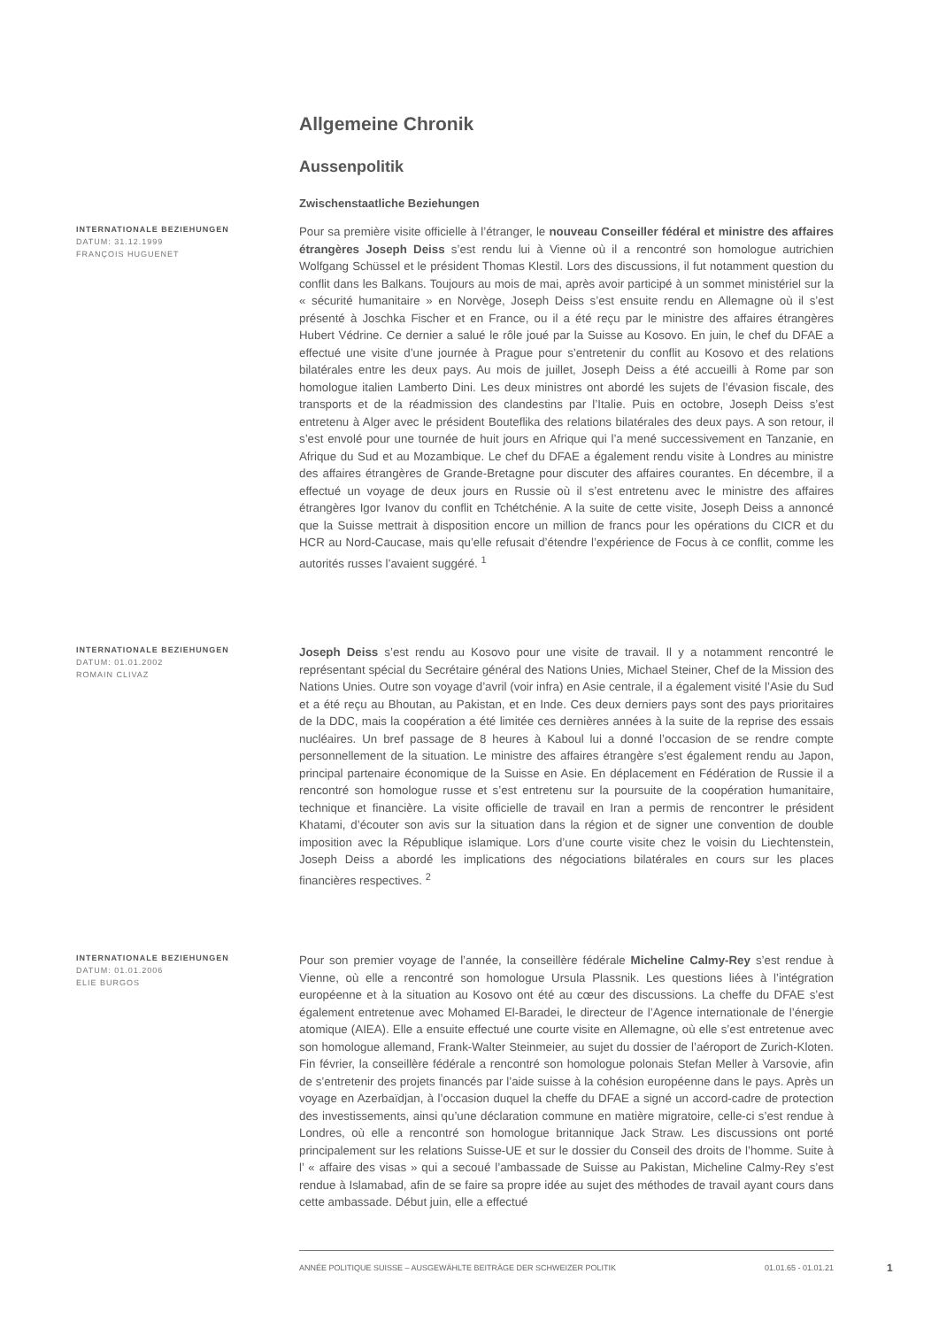Allgemeine Chronik
Aussenpolitik
Zwischenstaatliche Beziehungen
INTERNATIONALE BEZIEHUNGEN
DATUM: 31.12.1999
FRANÇOIS HUGUENET
Pour sa première visite officielle à l’étranger, le nouveau Conseiller fédéral et ministre des affaires étrangères Joseph Deiss s’est rendu lui à Vienne où il a rencontré son homologue autrichien Wolfgang Schüssel et le président Thomas Klestil. Lors des discussions, il fut notamment question du conflit dans les Balkans. Toujours au mois de mai, après avoir participé à un sommet ministériel sur la « sécurité humanitaire » en Norvège, Joseph Deiss s’est ensuite rendu en Allemagne où il s’est présenté à Joschka Fischer et en France, ou il a été reçu par le ministre des affaires étrangères Hubert Védrine. Ce dernier a salué le rôle joué par la Suisse au Kosovo. En juin, le chef du DFAE a effectué une visite d’une journée à Prague pour s’entretenir du conflit au Kosovo et des relations bilatérales entre les deux pays. Au mois de juillet, Joseph Deiss a été accueilli à Rome par son homologue italien Lamberto Dini. Les deux ministres ont abordé les sujets de l’évasion fiscale, des transports et de la réadmission des clandestins par l’Italie. Puis en octobre, Joseph Deiss s’est entretenu à Alger avec le président Bouteflika des relations bilatérales des deux pays. A son retour, il s’est envolé pour une tournée de huit jours en Afrique qui l’a mené successivement en Tanzanie, en Afrique du Sud et au Mozambique. Le chef du DFAE a également rendu visite à Londres au ministre des affaires étrangères de Grande-Bretagne pour discuter des affaires courantes. En décembre, il a effectué un voyage de deux jours en Russie où il s’est entretenu avec le ministre des affaires étrangères Igor Ivanov du conflit en Tchétchénie. A la suite de cette visite, Joseph Deiss a annoncé que la Suisse mettrait à disposition encore un million de francs pour les opérations du CICR et du HCR au Nord-Caucase, mais qu’elle refusait d’étendre l’expérience de Focus à ce conflit, comme les autorités russes l’avaient suggéré. <sup>1</sup>
INTERNATIONALE BEZIEHUNGEN
DATUM: 01.01.2002
ROMAIN CLIVAZ
Joseph Deiss s’est rendu au Kosovo pour une visite de travail. Il y a notamment rencontré le représentant spécial du Secrétaire général des Nations Unies, Michael Steiner, Chef de la Mission des Nations Unies. Outre son voyage d’avril (voir infra) en Asie centrale, il a également visité l’Asie du Sud et a été reçu au Bhoutan, au Pakistan, et en Inde. Ces deux derniers pays sont des pays prioritaires de la DDC, mais la coopération a été limitée ces dernières années à la suite de la reprise des essais nucléaires. Un bref passage de 8 heures à Kaboul lui a donné l’occasion de se rendre compte personnellement de la situation. Le ministre des affaires étrangère s’est également rendu au Japon, principal partenaire économique de la Suisse en Asie. En déplacement en Fédération de Russie il a rencontré son homologue russe et s’est entretenu sur la poursuite de la coopération humanitaire, technique et financière. La visite officielle de travail en Iran a permis de rencontrer le président Khatami, d’écouter son avis sur la situation dans la région et de signer une convention de double imposition avec la République islamique. Lors d’une courte visite chez le voisin du Liechtenstein, Joseph Deiss a abordé les implications des négociations bilatérales en cours sur les places financières respectives. <sup>2</sup>
INTERNATIONALE BEZIEHUNGEN
DATUM: 01.01.2006
ELIE BURGOS
Pour son premier voyage de l’année, la conseillère fédérale Micheline Calmy-Rey s’est rendue à Vienne, où elle a rencontré son homologue Ursula Plassnik. Les questions liées à l’intégration européenne et à la situation au Kosovo ont été au cœur des discussions. La cheffe du DFAE s’est également entretenue avec Mohamed El-Baradei, le directeur de l’Agence internationale de l’énergie atomique (AIEA). Elle a ensuite effectué une courte visite en Allemagne, où elle s’est entretenue avec son homologue allemand, Frank-Walter Steinmeier, au sujet du dossier de l’aéroport de Zurich-Kloten. Fin février, la conseillère fédérale a rencontré son homologue polonais Stefan Meller à Varsovie, afin de s’entretenir des projets financés par l’aide suisse à la cohésion européenne dans le pays. Après un voyage en Azerbaïdjan, à l’occasion duquel la cheffe du DFAE a signé un accord-cadre de protection des investissements, ainsi qu’une déclaration commune en matière migratoire, celle-ci s’est rendue à Londres, où elle a rencontré son homologue britannique Jack Straw. Les discussions ont porté principalement sur les relations Suisse-UE et sur le dossier du Conseil des droits de l’homme. Suite à l’ « affaire des visas » qui a secoué l’ambassade de Suisse au Pakistan, Micheline Calmy-Rey s’est rendue à Islamabad, afin de se faire sa propre idée au sujet des méthodes de travail ayant cours dans cette ambassade. Début juin, elle a effectué
ANNÉE POLITIQUE SUISSE – AUSGEWÄHLTE BEITRÄGE DER SCHWEIZER POLITIK 01.01.65 - 01.01.21
1